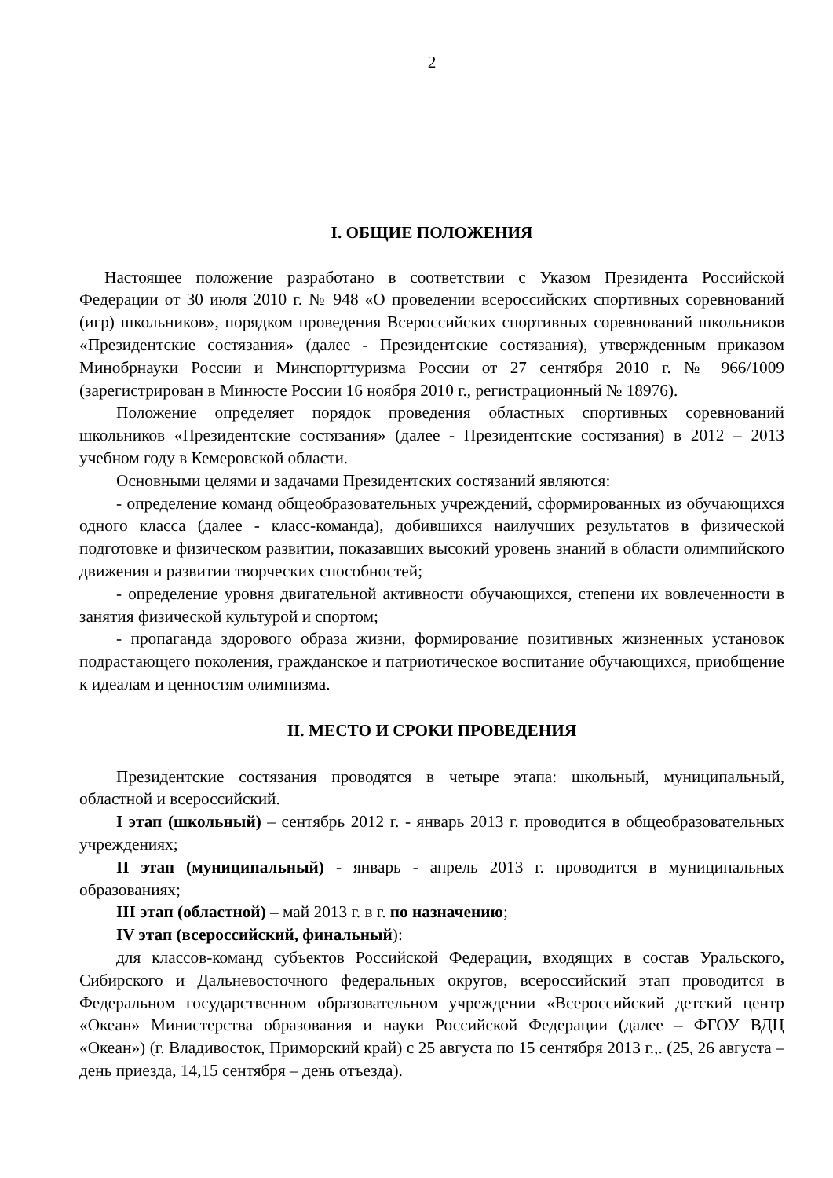2
I. ОБЩИЕ ПОЛОЖЕНИЯ
Настоящее положение разработано в соответствии с Указом Президента Российской Федерации от 30 июля 2010 г. № 948 «О проведении всероссийских спортивных соревнований (игр) школьников», порядком проведения Всероссийских спортивных соревнований школьников «Президентские состязания» (далее - Президентские состязания), утвержденным приказом Минобрнауки России и Минспорттуризма России от 27 сентября 2010 г. № 966/1009 (зарегистрирован в Минюсте России 16 ноября 2010 г., регистрационный № 18976).
Положение определяет порядок проведения областных спортивных соревнований школьников «Президентские состязания» (далее - Президентские состязания) в 2012 – 2013 учебном году в Кемеровской области.
Основными целями и задачами Президентских состязаний являются:
- определение команд общеобразовательных учреждений, сформированных из обучающихся одного класса (далее - класс-команда), добившихся наилучших результатов в физической подготовке и физическом развитии, показавших высокий уровень знаний в области олимпийского движения и развитии творческих способностей;
- определение уровня двигательной активности обучающихся, степени их вовлеченности в занятия физической культурой и спортом;
- пропаганда здорового образа жизни, формирование позитивных жизненных установок подрастающего поколения, гражданское и патриотическое воспитание обучающихся, приобщение к идеалам и ценностям олимпизма.
II. МЕСТО И СРОКИ ПРОВЕДЕНИЯ
Президентские состязания проводятся в четыре этапа: школьный, муниципальный, областной и всероссийский.
I этап (школьный) – сентябрь 2012 г. - январь 2013 г. проводится в общеобразовательных учреждениях;
II этап (муниципальный) - январь - апрель 2013 г. проводится в муниципальных образованиях;
III этап (областной) – май 2013 г. в г. по назначению;
IV этап (всероссийский, финальный):
для классов-команд субъектов Российской Федерации, входящих в состав Уральского, Сибирского и Дальневосточного федеральных округов, всероссийский этап проводится в Федеральном государственном образовательном учреждении «Всероссийский детский центр «Океан» Министерства образования и науки Российской Федерации (далее – ФГОУ ВДЦ «Океан») (г. Владивосток, Приморский край) с 25 августа по 15 сентября 2013 г.,. (25, 26 августа – день приезда, 14,15 сентября – день отъезда).